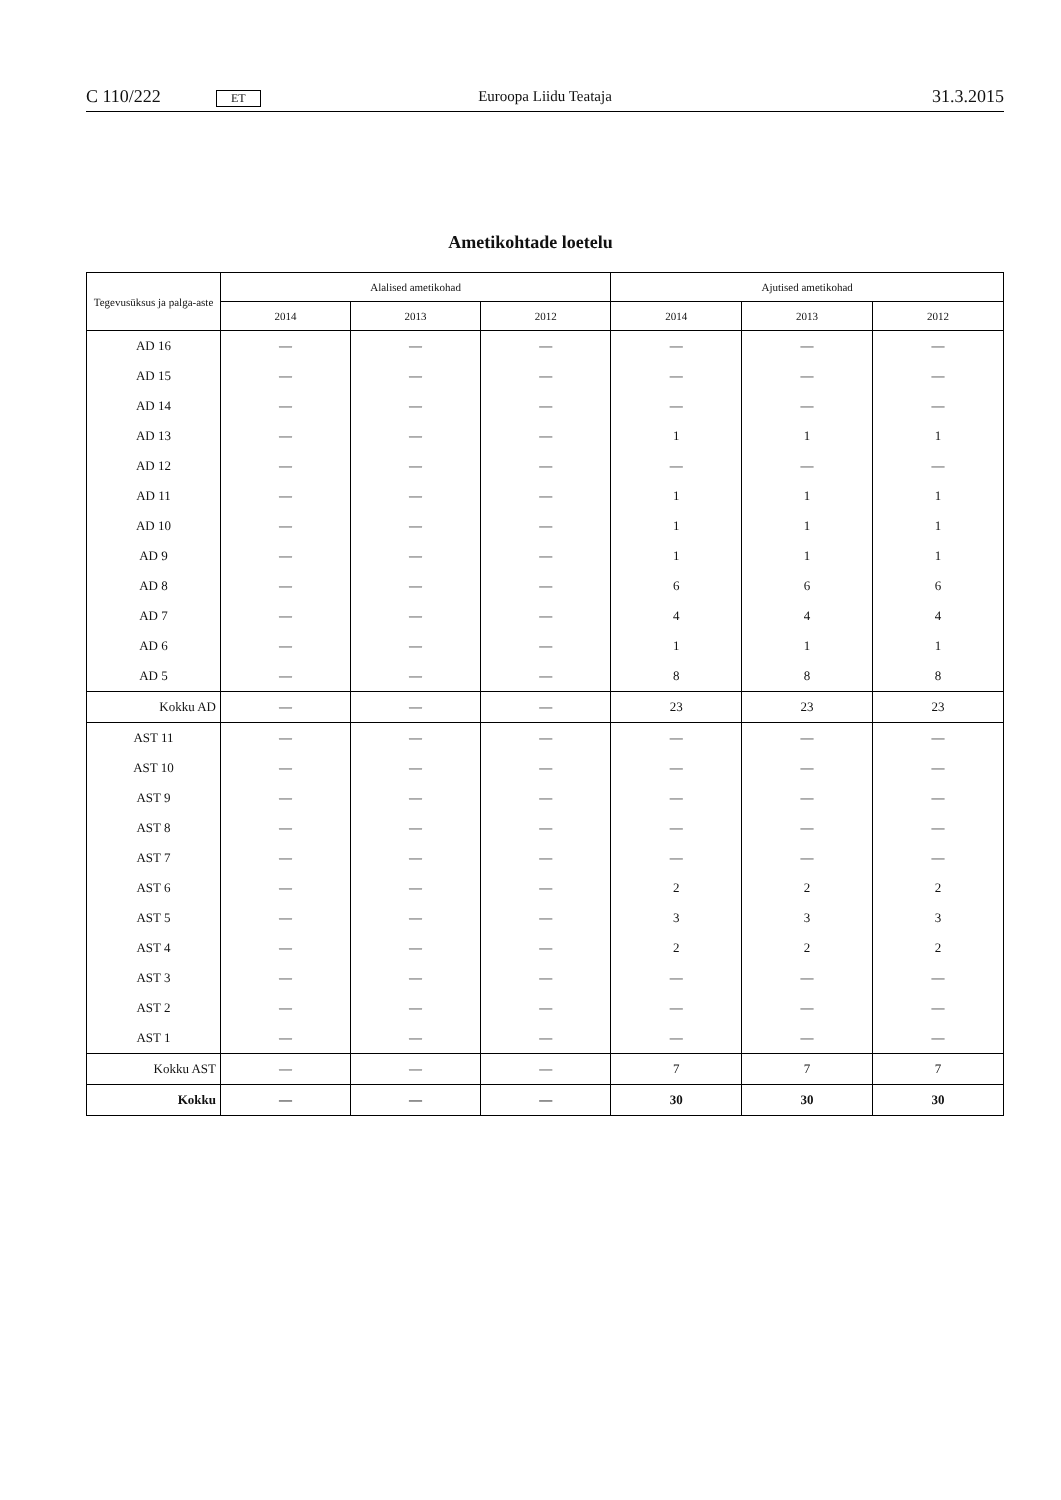C 110/222 ET
Euroopa Liidu Teataja
31.3.2015
Ametikohtade loetelu
| Tegevusüksus ja palga-aste | Alalised ametikohad | | | Ajutised ametikohad | | |
| --- | --- | --- | --- | --- | --- | --- |
| | 2014 | 2013 | 2012 | 2014 | 2013 | 2012 |
| AD 16 | — | — | — | — | — | — |
| AD 15 | — | — | — | — | — | — |
| AD 14 | — | — | — | — | — | — |
| AD 13 | — | — | — | 1 | 1 | 1 |
| AD 12 | — | — | — | — | — | — |
| AD 11 | — | — | — | 1 | 1 | 1 |
| AD 10 | — | — | — | 1 | 1 | 1 |
| AD 9 | — | — | — | 1 | 1 | 1 |
| AD 8 | — | — | — | 6 | 6 | 6 |
| AD 7 | — | — | — | 4 | 4 | 4 |
| AD 6 | — | — | — | 1 | 1 | 1 |
| AD 5 | — | — | — | 8 | 8 | 8 |
| Kokku AD | — | — | — | 23 | 23 | 23 |
| AST 11 | — | — | — | — | — | — |
| AST 10 | — | — | — | — | — | — |
| AST 9 | — | — | — | — | — | — |
| AST 8 | — | — | — | — | — | — |
| AST 7 | — | — | — | — | — | — |
| AST 6 | — | — | — | 2 | 2 | 2 |
| AST 5 | — | — | — | 3 | 3 | 3 |
| AST 4 | — | — | — | 2 | 2 | 2 |
| AST 3 | — | — | — | — | — | — |
| AST 2 | — | — | — | — | — | — |
| AST 1 | — | — | — | — | — | — |
| Kokku AST | — | — | — | 7 | 7 | 7 |
| Kokku | — | — | — | 30 | 30 | 30 |